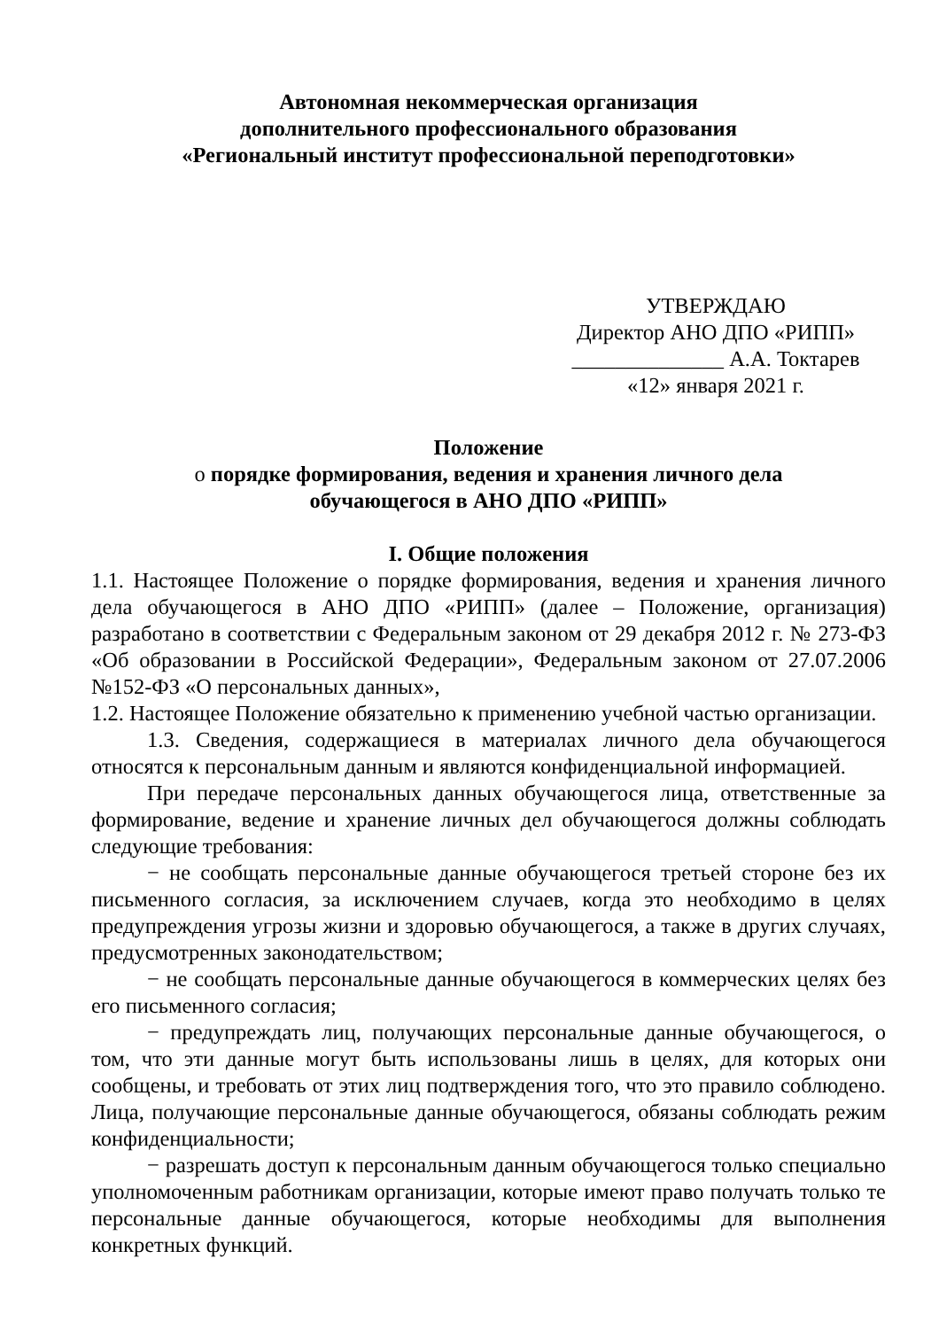Автономная некоммерческая организация
дополнительного профессионального образования
«Региональный институт профессиональной переподготовки»
УТВЕРЖДАЮ
Директор АНО ДПО «РИПП»
______________ А.А. Токтарев
«12» января 2021 г.
Положение
о порядке формирования, ведения и хранения личного дела
обучающегося в АНО ДПО «РИПП»
I. Общие положения
1.1. Настоящее Положение о порядке формирования, ведения и хранения личного дела обучающегося в АНО ДПО «РИПП» (далее – Положение, организация) разработано в соответствии с Федеральным законом от 29 декабря 2012 г. № 273-ФЗ «Об образовании в Российской Федерации», Федеральным законом от 27.07.2006 №152-ФЗ «О персональных данных»,
1.2. Настоящее Положение обязательно к применению учебной частью организации.
1.3. Сведения, содержащиеся в материалах личного дела обучающегося относятся к персональным данным и являются конфиденциальной информацией.
При передаче персональных данных обучающегося лица, ответственные за формирование, ведение и хранение личных дел обучающегося должны соблюдать следующие требования:
− не сообщать персональные данные обучающегося третьей стороне без их письменного согласия, за исключением случаев, когда это необходимо в целях предупреждения угрозы жизни и здоровью обучающегося, а также в других случаях, предусмотренных законодательством;
− не сообщать персональные данные обучающегося в коммерческих целях без его письменного согласия;
− предупреждать лиц, получающих персональные данные обучающегося, о том, что эти данные могут быть использованы лишь в целях, для которых они сообщены, и требовать от этих лиц подтверждения того, что это правило соблюдено. Лица, получающие персональные данные обучающегося, обязаны соблюдать режим конфиденциальности;
− разрешать доступ к персональным данным обучающегося только специально уполномоченным работникам организации, которые имеют право получать только те персональные данные обучающегося, которые необходимы для выполнения конкретных функций.